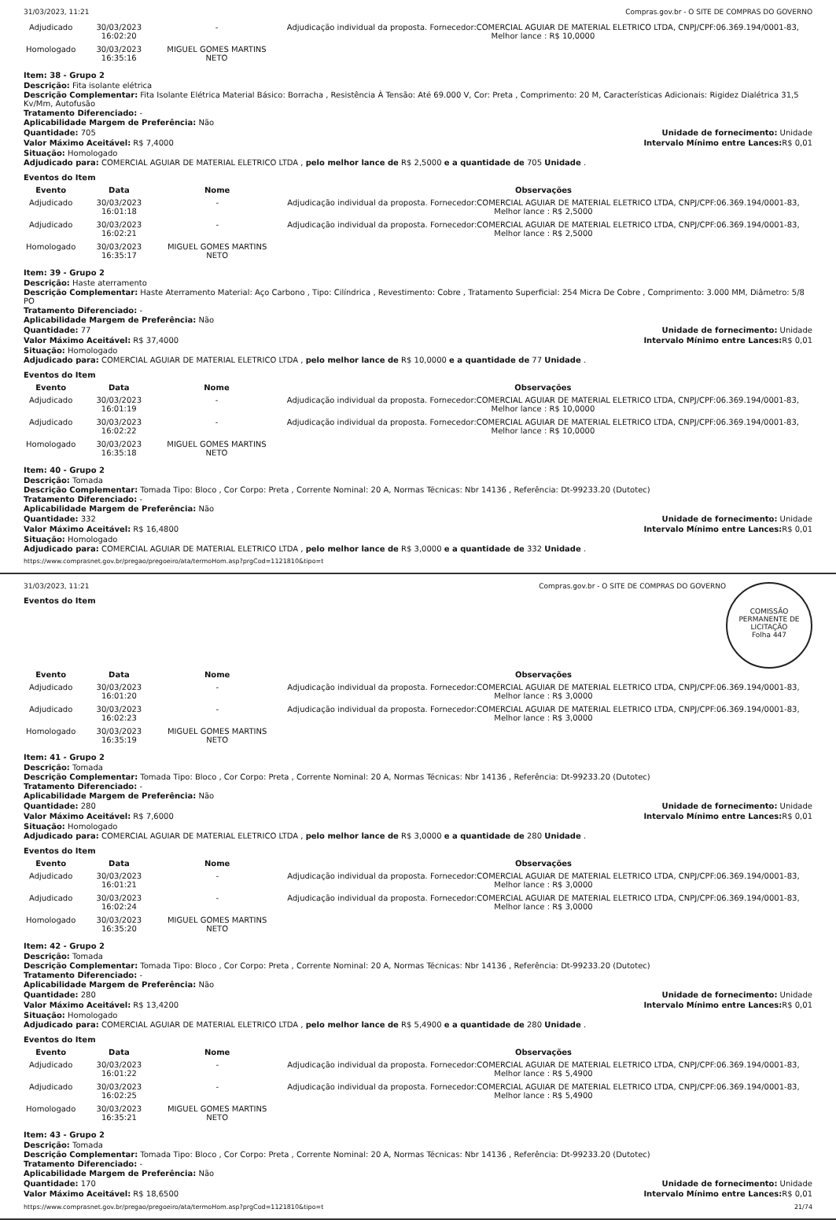31/03/2023, 11:21 Compras.gov.br - O SITE DE COMPRAS DO GOVERNO
| Adjudicado | 30/03/2023 16:02:20 | - | Adjudicação individual da proposta. Fornecedor:COMERCIAL AGUIAR DE MATERIAL ELETRICO LTDA, CNPJ/CPF:06.369.194/0001-83, Melhor lance : R$ 10,0000 |
| Homologado | 30/03/2023 16:35:16 | MIGUEL GOMES MARTINS NETO | |
Item: 38 - Grupo 2
Descrição: Fita isolante elétrica
Descrição Complementar: Fita Isolante Elétrica Material Básico: Borracha , Resistência À Tensão: Até 69.000 V, Cor: Preta , Comprimento: 20 M, Características Adicionais: Rigidez Dialétrica 31,5 Kv/Mm, Autofusão
Tratamento Diferenciado: -
Aplicabilidade Margem de Preferência: Não
Quantidade: 705 Unidade de fornecimento: Unidade
Valor Máximo Aceitável: R$ 7,4000
Intervalo Mínimo entre Lances: R$ 0,01
Situação: Homologado
Adjudicado para: COMERCIAL AGUIAR DE MATERIAL ELETRICO LTDA , pelo melhor lance de R$ 2,5000 e a quantidade de 705 Unidade .
Eventos do Item
| Evento | Data | Nome | Observações |
| --- | --- | --- | --- |
| Adjudicado | 30/03/2023 16:01:18 | - | Adjudicação individual da proposta. Fornecedor:COMERCIAL AGUIAR DE MATERIAL ELETRICO LTDA, CNPJ/CPF:06.369.194/0001-83, Melhor lance : R$ 2,5000 |
| Adjudicado | 30/03/2023 16:02:21 | - | Adjudicação individual da proposta. Fornecedor:COMERCIAL AGUIAR DE MATERIAL ELETRICO LTDA, CNPJ/CPF:06.369.194/0001-83, Melhor lance : R$ 2,5000 |
| Homologado | 30/03/2023 16:35:17 | MIGUEL GOMES MARTINS NETO | |
Item: 39 - Grupo 2
Descrição: Haste aterramento
Descrição Complementar: Haste Aterramento Material: Aço Carbono , Tipo: Cilíndrica , Revestimento: Cobre , Tratamento Superficial: 254 Micra De Cobre , Comprimento: 3.000 MM, Diâmetro: 5/8 PO
Tratamento Diferenciado: -
Aplicabilidade Margem de Preferência: Não
Quantidade: 77 Unidade de fornecimento: Unidade
Valor Máximo Aceitável: R$ 37,4000
Intervalo Mínimo entre Lances: R$ 0,01
Situação: Homologado
Adjudicado para: COMERCIAL AGUIAR DE MATERIAL ELETRICO LTDA , pelo melhor lance de R$ 10,0000 e a quantidade de 77 Unidade .
Eventos do Item
| Evento | Data | Nome | Observações |
| --- | --- | --- | --- |
| Adjudicado | 30/03/2023 16:01:19 | - | Adjudicação individual da proposta. Fornecedor:COMERCIAL AGUIAR DE MATERIAL ELETRICO LTDA, CNPJ/CPF:06.369.194/0001-83, Melhor lance : R$ 10,0000 |
| Adjudicado | 30/03/2023 16:02:22 | - | Adjudicação individual da proposta. Fornecedor:COMERCIAL AGUIAR DE MATERIAL ELETRICO LTDA, CNPJ/CPF:06.369.194/0001-83, Melhor lance : R$ 10,0000 |
| Homologado | 30/03/2023 16:35:18 | MIGUEL GOMES MARTINS NETO | |
Item: 40 - Grupo 2
Descrição: Tomada
Descrição Complementar: Tomada Tipo: Bloco , Cor Corpo: Preta , Corrente Nominal: 20 A, Normas Técnicas: Nbr 14136 , Referência: Dt-99233.20 (Dutotec)
Tratamento Diferenciado: -
Aplicabilidade Margem de Preferência: Não
Quantidade: 332 Unidade de fornecimento: Unidade
Valor Máximo Aceitável: R$ 16,4800
Intervalo Mínimo entre Lances: R$ 0,01
Situação: Homologado
Adjudicado para: COMERCIAL AGUIAR DE MATERIAL ELETRICO LTDA , pelo melhor lance de R$ 3,0000 e a quantidade de 332 Unidade .
https://www.comprasnet.gov.br/pregao/pregoeiro/ata/termoHom.asp?prgCod=1121810&tipo=t
COMISSÃO PERMANENTE DE LICITAÇÃO
Folha 447
31/03/2023, 11:21 Compras.gov.br - O SITE DE COMPRAS DO GOVERNO
Eventos do Item
| Evento | Data | Nome | Observações |
| --- | --- | --- | --- |
| Adjudicado | 30/03/2023 16:01:20 | - | Adjudicação individual da proposta. Fornecedor:COMERCIAL AGUIAR DE MATERIAL ELETRICO LTDA, CNPJ/CPF:06.369.194/0001-83, Melhor lance : R$ 3,0000 |
| Adjudicado | 30/03/2023 16:02:23 | - | Adjudicação individual da proposta. Fornecedor:COMERCIAL AGUIAR DE MATERIAL ELETRICO LTDA, CNPJ/CPF:06.369.194/0001-83, Melhor lance : R$ 3,0000 |
| Homologado | 30/03/2023 16:35:19 | MIGUEL GOMES MARTINS NETO | |
Item: 41 - Grupo 2
Descrição: Tomada
Descrição Complementar: Tomada Tipo: Bloco , Cor Corpo: Preta , Corrente Nominal: 20 A, Normas Técnicas: Nbr 14136 , Referência: Dt-99233.20 (Dutotec)
Tratamento Diferenciado: -
Aplicabilidade Margem de Preferência: Não
Quantidade: 280 Unidade de fornecimento: Unidade
Valor Máximo Aceitável: R$ 7,6000
Intervalo Mínimo entre Lances: R$ 0,01
Situação: Homologado
Adjudicado para: COMERCIAL AGUIAR DE MATERIAL ELETRICO LTDA , pelo melhor lance de R$ 3,0000 e a quantidade de 280 Unidade .
Eventos do Item
| Evento | Data | Nome | Observações |
| --- | --- | --- | --- |
| Adjudicado | 30/03/2023 16:01:21 | - | Adjudicação individual da proposta. Fornecedor:COMERCIAL AGUIAR DE MATERIAL ELETRICO LTDA, CNPJ/CPF:06.369.194/0001-83, Melhor lance : R$ 3,0000 |
| Adjudicado | 30/03/2023 16:02:24 | - | Adjudicação individual da proposta. Fornecedor:COMERCIAL AGUIAR DE MATERIAL ELETRICO LTDA, CNPJ/CPF:06.369.194/0001-83, Melhor lance : R$ 3,0000 |
| Homologado | 30/03/2023 16:35:20 | MIGUEL GOMES MARTINS NETO | |
Item: 42 - Grupo 2
Descrição: Tomada
Descrição Complementar: Tomada Tipo: Bloco , Cor Corpo: Preta , Corrente Nominal: 20 A, Normas Técnicas: Nbr 14136 , Referência: Dt-99233.20 (Dutotec)
Tratamento Diferenciado: -
Aplicabilidade Margem de Preferência: Não
Quantidade: 280 Unidade de fornecimento: Unidade
Valor Máximo Aceitável: R$ 13,4200
Intervalo Mínimo entre Lances: R$ 0,01
Situação: Homologado
Adjudicado para: COMERCIAL AGUIAR DE MATERIAL ELETRICO LTDA , pelo melhor lance de R$ 5,4900 e a quantidade de 280 Unidade .
Eventos do Item
| Evento | Data | Nome | Observações |
| --- | --- | --- | --- |
| Adjudicado | 30/03/2023 16:01:22 | - | Adjudicação individual da proposta. Fornecedor:COMERCIAL AGUIAR DE MATERIAL ELETRICO LTDA, CNPJ/CPF:06.369.194/0001-83, Melhor lance : R$ 5,4900 |
| Adjudicado | 30/03/2023 16:02:25 | - | Adjudicação individual da proposta. Fornecedor:COMERCIAL AGUIAR DE MATERIAL ELETRICO LTDA, CNPJ/CPF:06.369.194/0001-83, Melhor lance : R$ 5,4900 |
| Homologado | 30/03/2023 16:35:21 | MIGUEL GOMES MARTINS NETO | |
Item: 43 - Grupo 2
Descrição: Tomada
Descrição Complementar: Tomada Tipo: Bloco , Cor Corpo: Preta , Corrente Nominal: 20 A, Normas Técnicas: Nbr 14136 , Referência: Dt-99233.20 (Dutotec)
Tratamento Diferenciado: -
Aplicabilidade Margem de Preferência: Não
Quantidade: 170 Unidade de fornecimento: Unidade
Valor Máximo Aceitável: R$ 18,6500
Intervalo Mínimo entre Lances: R$ 0,01
https://www.comprasnet.gov.br/pregao/pregoeiro/ata/termoHom.asp?prgCod=1121810&tipo=t 21/74